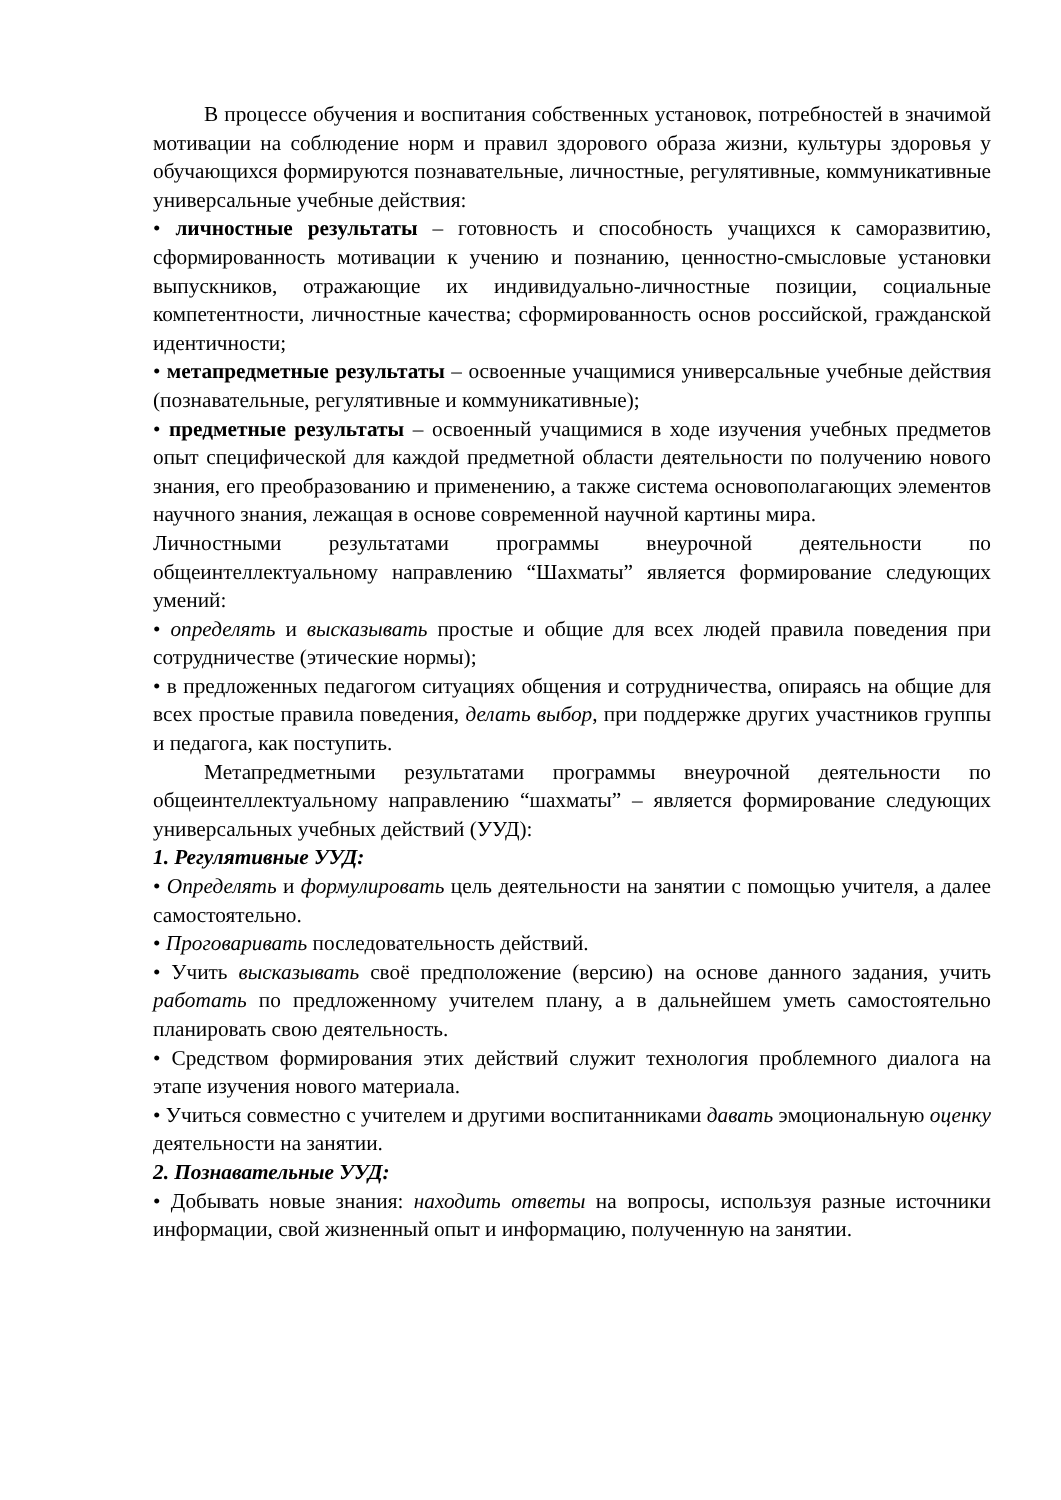В процессе обучения и воспитания собственных установок, потребностей в значимой мотивации на соблюдение норм и правил здорового образа жизни, культуры здоровья у обучающихся формируются познавательные, личностные, регулятивные, коммуникативные универсальные учебные действия:
• личностные результаты – готовность и способность учащихся к саморазвитию, сформированность мотивации к учению и познанию, ценностно-смысловые установки выпускников, отражающие их индивидуально-личностные позиции, социальные компетентности, личностные качества; сформированность основ российской, гражданской идентичности;
• метапредметные результаты – освоенные учащимися универсальные учебные действия (познавательные, регулятивные и коммуникативные);
• предметные результаты – освоенный учащимися в ходе изучения учебных предметов опыт специфической для каждой предметной области деятельности по получению нового знания, его преобразованию и применению, а также система основополагающих элементов научного знания, лежащая в основе современной научной картины мира.
Личностными результатами программы внеурочной деятельности по общеинтеллектуальному направлению “Шахматы” является формирование следующих умений:
• определять и высказывать простые и общие для всех людей правила поведения при сотрудничестве (этические нормы);
• в предложенных педагогом ситуациях общения и сотрудничества, опираясь на общие для всех простые правила поведения, делать выбор, при поддержке других участников группы и педагога, как поступить.
Метапредметными результатами программы внеурочной деятельности по общеинтеллектуальному направлению “шахматы” – является формирование следующих универсальных учебных действий (УУД):
1. Регулятивные УУД:
• Определять и формулировать цель деятельности на занятии с помощью учителя, а далее самостоятельно.
• Проговаривать последовательность действий.
• Учить высказывать своё предположение (версию) на основе данного задания, учить работать по предложенному учителем плану, а в дальнейшем уметь самостоятельно планировать свою деятельность.
• Средством формирования этих действий служит технология проблемного диалога на этапе изучения нового материала.
• Учиться совместно с учителем и другими воспитанниками давать эмоциональную оценку деятельности на занятии.
2. Познавательные УУД:
• Добывать новые знания: находить ответы на вопросы, используя разные источники информации, свой жизненный опыт и информацию, полученную на занятии.